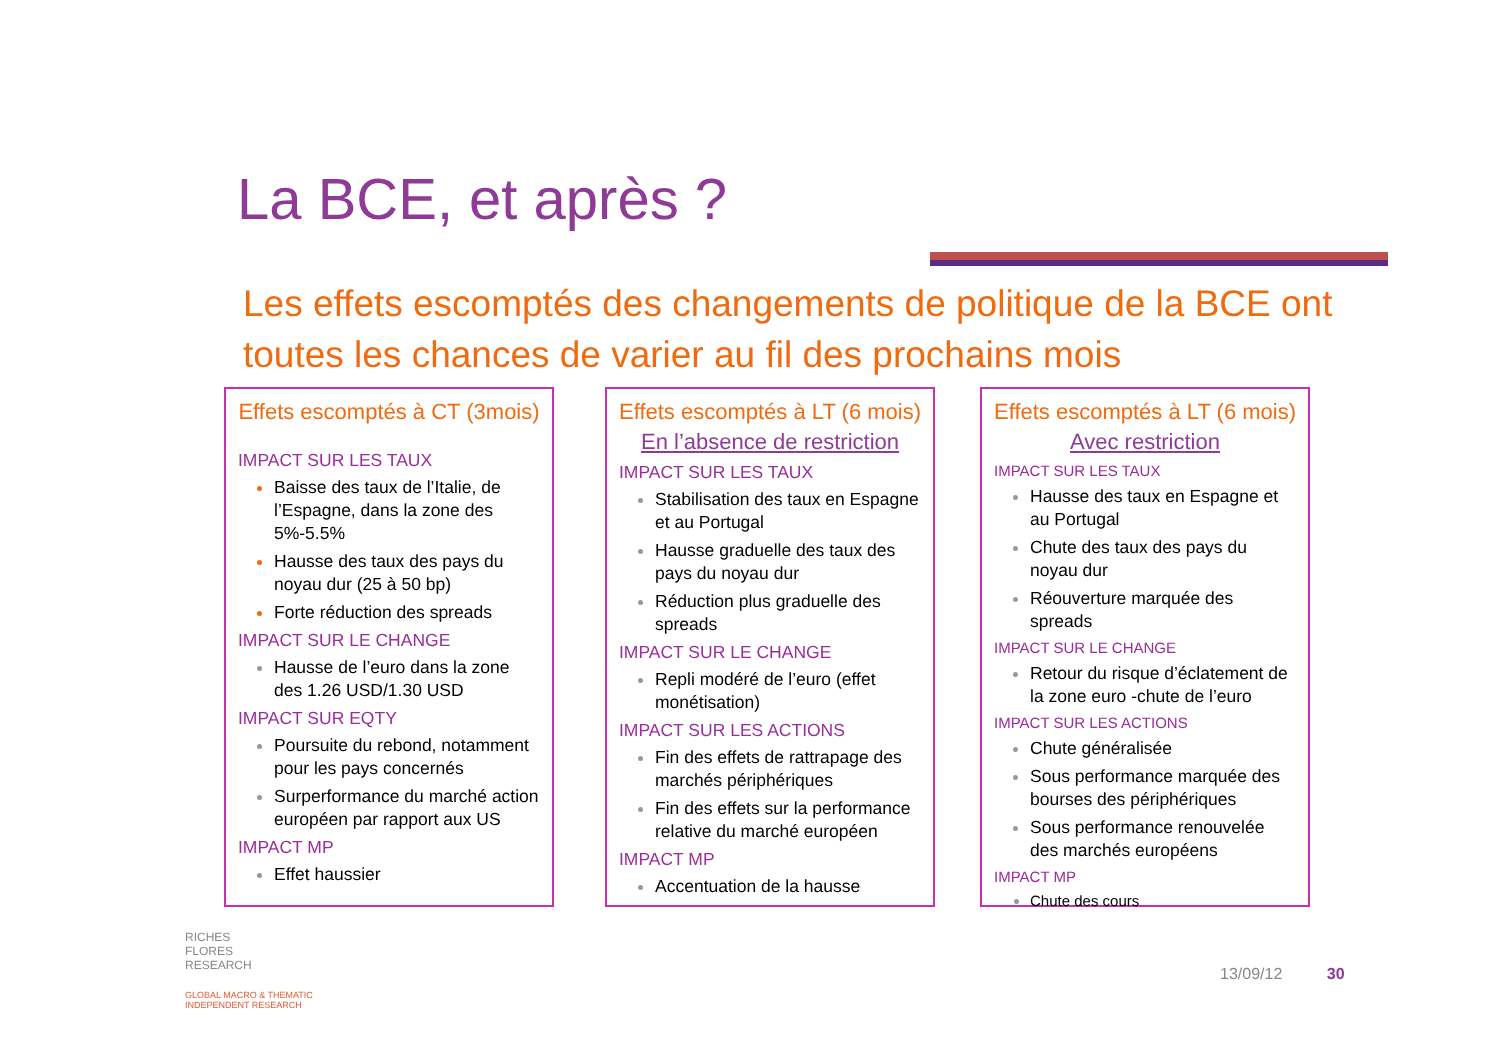La BCE, et après ?
Les effets escomptés des changements de politique de la BCE ont toutes les chances de varier au fil des prochains mois
Effets escomptés à CT (3mois)
IMPACT SUR LES TAUX
Baisse des taux de l’Italie, de l’Espagne, dans la zone des 5%-5.5%
Hausse des taux des pays du noyau dur (25 à 50 bp)
Forte réduction des spreads
IMPACT SUR LE CHANGE
Hausse de l’euro dans la zone des 1.26 USD/1.30 USD
IMPACT SUR EQTY
Poursuite du rebond, notamment pour les pays concernés
Surperformance du marché action européen par rapport aux US
IMPACT MP
Effet haussier
Effets escomptés à LT (6 mois)
En l’absence de restriction
IMPACT SUR LES TAUX
Stabilisation des taux en Espagne et au Portugal
Hausse graduelle des taux des pays du noyau dur
Réduction plus graduelle des spreads
IMPACT SUR LE CHANGE
Repli modéré de l’euro (effet monétisation)
IMPACT SUR LES ACTIONS
Fin des effets de rattrapage des marchés périphériques
Fin des effets sur la performance relative du marché européen
IMPACT MP
Accentuation de la hausse
Effets escomptés à LT (6 mois)
Avec restriction
IMPACT SUR LES TAUX
Hausse des taux en Espagne et au Portugal
Chute des taux des pays du noyau dur
Réouverture marquée des spreads
IMPACT SUR LE CHANGE
Retour du risque d’éclatement de la zone euro -chute de l’euro
IMPACT SUR LES ACTIONS
Chute généralisée
Sous performance marquée des bourses des périphériques
Sous performance renouvelée des marchés européens
IMPACT MP
Chute des cours
RICHES
FLORES
RESEARCH
GLOBAL MACRO & THEMATIC
INDEPENDENT RESEARCH
13/09/12 30